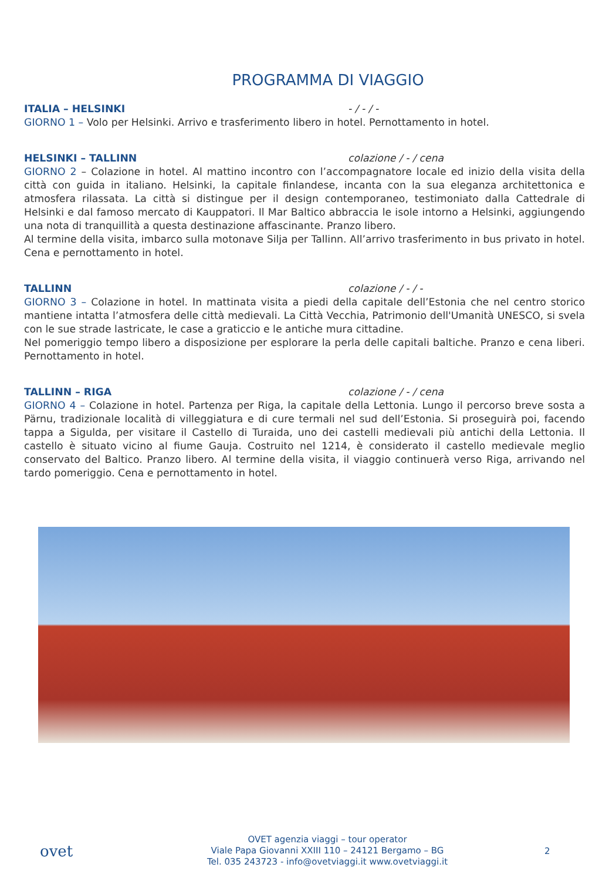PROGRAMMA DI VIAGGIO
ITALIA – HELSINKI - / - / -
GIORNO 1 – Volo per Helsinki. Arrivo e trasferimento libero in hotel. Pernottamento in hotel.
HELSINKI – TALLINN colazione / - / cena
GIORNO 2 – Colazione in hotel. Al mattino incontro con l’accompagnatore locale ed inizio della visita della città con guida in italiano. Helsinki, la capitale finlandese, incanta con la sua eleganza architettonica e atmosfera rilassata. La città si distingue per il design contemporaneo, testimoniato dalla Cattedrale di Helsinki e dal famoso mercato di Kauppatori. Il Mar Baltico abbraccia le isole intorno a Helsinki, aggiungendo una nota di tranquillità a questa destinazione affascinante. Pranzo libero.
Al termine della visita, imbarco sulla motonave Silja per Tallinn. All’arrivo trasferimento in bus privato in hotel. Cena e pernottamento in hotel.
TALLINN colazione / - / -
GIORNO 3 – Colazione in hotel. In mattinata visita a piedi della capitale dell’Estonia che nel centro storico mantiene intatta l’atmosfera delle città medievali. La Città Vecchia, Patrimonio dell'Umanità UNESCO, si svela con le sue strade lastricate, le case a graticcio e le antiche mura cittadine.
Nel pomeriggio tempo libero a disposizione per esplorare la perla delle capitali baltiche. Pranzo e cena liberi. Pernottamento in hotel.
TALLINN – RIGA colazione / - / cena
GIORNO 4 – Colazione in hotel. Partenza per Riga, la capitale della Lettonia. Lungo il percorso breve sosta a Pärnu, tradizionale località di villeggiatura e di cure termali nel sud dell’Estonia. Si proseguirà poi, facendo tappa a Sigulda, per visitare il Castello di Turaida, uno dei castelli medievali più antichi della Lettonia. Il castello è situato vicino al fiume Gauja. Costruito nel 1214, è considerato il castello medievale meglio conservato del Baltico. Pranzo libero. Al termine della visita, il viaggio continuerà verso Riga, arrivando nel tardo pomeriggio. Cena e pernottamento in hotel.
ovet
OVET agenzia viaggi – tour operator
Viale Papa Giovanni XXIII 110 – 24121 Bergamo – BG
Tel. 035 243723 - info@ovetviaggi.it www.ovetviaggi.it
2